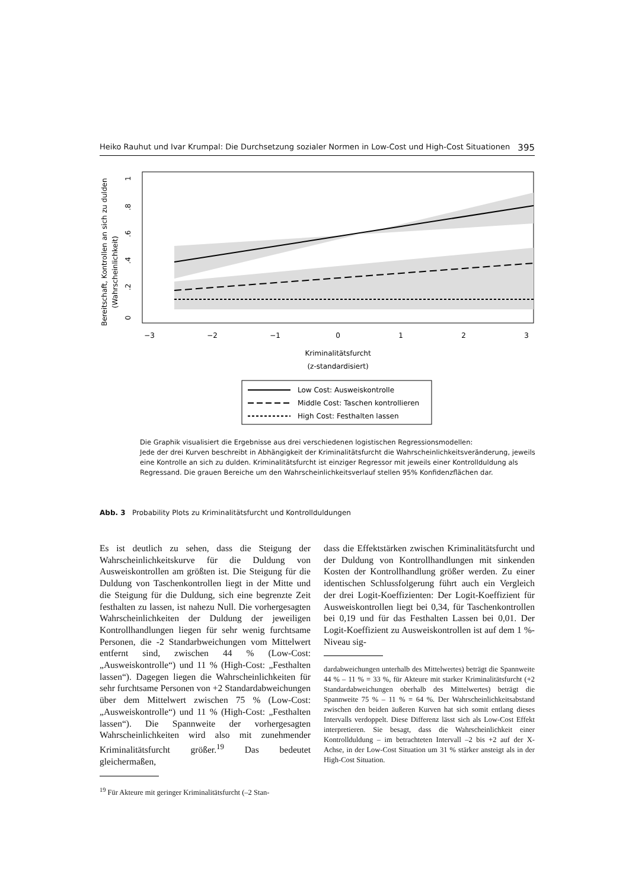Heiko Rauhut und Ivar Krumpal: Die Durchsetzung sozialer Normen in Low-Cost und High-Cost Situationen 395
Bereitschaft, Kontrollen an sich zu dulden
(Wahrscheinlichkeit)
0
.2
.4
.6
.8
1
−3
−2
−1
0
1
2
3
Kriminalitätsfurcht
(z-standardisiert)
Low Cost: Ausweiskontrolle
Middle Cost: Taschen kontrollieren
High Cost: Festhalten lassen
Die Graphik visualisiert die Ergebnisse aus drei verschiedenen logistischen Regressionsmodellen:
Jede der drei Kurven beschreibt in Abhängigkeit der Kriminalitätsfurcht die Wahrscheinlichkeitsveränderung, jeweils eine Kontrolle an sich zu dulden. Kriminalitätsfurcht ist einziger Regressor mit jeweils einer Kontrollduldung als Regressand. Die grauen Bereiche um den Wahrscheinlichkeitsverlauf stellen 95% Konfidenzflächen dar.
Abb. 3 Probability Plots zu Kriminalitätsfurcht und Kontrollduldungen
Es ist deutlich zu sehen, dass die Steigung der Wahrscheinlichkeitskurve für die Duldung von Ausweiskontrollen am größten ist. Die Steigung für die Duldung von Taschenkontrollen liegt in der Mitte und die Steigung für die Duldung, sich eine begrenzte Zeit festhalten zu lassen, ist nahezu Null. Die vorhergesagten Wahrscheinlichkeiten der Duldung der jeweiligen Kontrollhandlungen liegen für sehr wenig furchtsame Personen, die -2 Standarbweichungen vom Mittelwert entfernt sind, zwischen 44 % (Low-Cost: „Ausweiskontrolle“) und 11 % (High-Cost: „Festhalten lassen“). Dagegen liegen die Wahrscheinlichkeiten für sehr furchtsame Personen von +2 Standardabweichungen über dem Mittelwert zwischen 75 % (Low-Cost: „Ausweiskontrolle“) und 11 % (High-Cost: „Festhalten lassen“). Die Spannweite der vorhergesagten Wahrscheinlichkeiten wird also mit zunehmender Kriminalitätsfurcht größer.<sup>19</sup> Das bedeutet gleichermaßen,
<sup>19</sup> Für Akteure mit geringer Kriminalitätsfurcht (–2 Stan-
dass die Effektstärken zwischen Kriminalitätsfurcht und der Duldung von Kontrollhandlungen mit sinkenden Kosten der Kontrollhandlung größer werden. Zu einer identischen Schlussfolgerung führt auch ein Vergleich der drei Logit-Koeffizienten: Der Logit-Koeffizient für Ausweiskontrollen liegt bei 0,34, für Taschenkontrollen bei 0,19 und für das Festhalten Lassen bei 0,01. Der Logit-Koeffizient zu Ausweiskontrollen ist auf dem 1 %-Niveau sig-
dardabweichungen unterhalb des Mittelwertes) beträgt die Spannweite 44 % – 11 % = 33 %, für Akteure mit starker Kriminalitätsfurcht (+2 Standardabweichungen oberhalb des Mittelwertes) beträgt die Spannweite 75 % – 11 % = 64 %. Der Wahrscheinlichkeitsabstand zwischen den beiden äußeren Kurven hat sich somit entlang dieses Intervalls verdoppelt. Diese Differenz lässt sich als Low-Cost Effekt interpretieren. Sie besagt, dass die Wahrscheinlichkeit einer Kontrollduldung – im betrachteten Intervall –2 bis +2 auf der X-Achse, in der Low-Cost Situation um 31 % stärker ansteigt als in der High-Cost Situation.